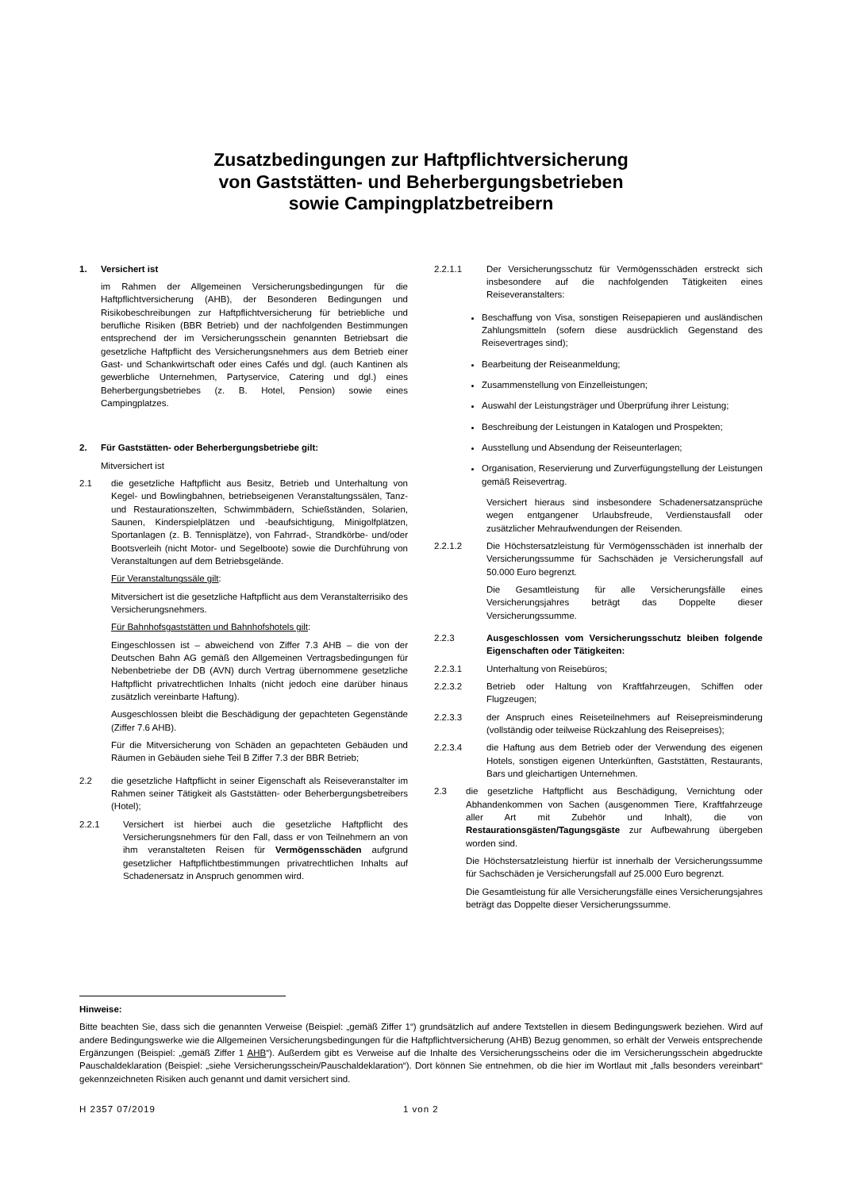Zusatzbedingungen zur Haftpflichtversicherung
von Gaststätten- und Beherbergungsbetrieben
sowie Campingplatzbetreibern
1. Versichert ist
im Rahmen der Allgemeinen Versicherungsbedingungen für die Haftpflichtversicherung (AHB), der Besonderen Bedingungen und Risikobeschreibungen zur Haftpflichtversicherung für betriebliche und berufliche Risiken (BBR Betrieb) und der nachfolgenden Bestimmungen entsprechend der im Versicherungsschein genannten Betriebsart die gesetzliche Haftpflicht des Versicherungsnehmers aus dem Betrieb einer Gast- und Schankwirtschaft oder eines Cafés und dgl. (auch Kantinen als gewerbliche Unternehmen, Partyservice, Catering und dgl.) eines Beherbergungsbetriebes (z. B. Hotel, Pension) sowie eines Campingplatzes.
2. Für Gaststätten- oder Beherbergungsbetriebe gilt:
Mitversichert ist
2.1 die gesetzliche Haftpflicht aus Besitz, Betrieb und Unterhaltung von Kegel- und Bowlingbahnen, betriebseigenen Veranstaltungssälen, Tanz- und Restaurationszelten, Schwimmbädern, Schießständen, Solarien, Saunen, Kinderspielplätzen und -beaufsichtigung, Minigolfplätzen, Sportanlagen (z. B. Tennisplätze), von Fahrrad-, Strandkörbe- und/oder Bootsverleih (nicht Motor- und Segelboote) sowie die Durchführung von Veranstaltungen auf dem Betriebsgelände.
Für Veranstaltungssäle gilt:
Mitversichert ist die gesetzliche Haftpflicht aus dem Veranstalterrisiko des Versicherungsnehmers.
Für Bahnhofsgaststätten und Bahnhofshotels gilt:
Eingeschlossen ist – abweichend von Ziffer 7.3 AHB – die von der Deutschen Bahn AG gemäß den Allgemeinen Vertragsbedingungen für Nebenbetriebe der DB (AVN) durch Vertrag übernommene gesetzliche Haftpflicht privatrechtlichen Inhalts (nicht jedoch eine darüber hinaus zusätzlich vereinbarte Haftung).
Ausgeschlossen bleibt die Beschädigung der gepachteten Gegenstände (Ziffer 7.6 AHB).
Für die Mitversicherung von Schäden an gepachteten Gebäuden und Räumen in Gebäuden siehe Teil B Ziffer 7.3 der BBR Betrieb;
2.2 die gesetzliche Haftpflicht in seiner Eigenschaft als Reiseveranstalter im Rahmen seiner Tätigkeit als Gaststätten- oder Beherbergungsbetreibers (Hotel);
2.2.1 Versichert ist hierbei auch die gesetzliche Haftpflicht des Versicherungsnehmers für den Fall, dass er von Teilnehmern an von ihm veranstalteten Reisen für Vermögensschäden aufgrund gesetzlicher Haftpflichtbestimmungen privatrechtlichen Inhalts auf Schadenersatz in Anspruch genommen wird.
2.2.1.1 Der Versicherungsschutz für Vermögensschäden erstreckt sich insbesondere auf die nachfolgenden Tätigkeiten eines Reiseveranstalters:
Beschaffung von Visa, sonstigen Reisepapieren und ausländischen Zahlungsmitteln (sofern diese ausdrücklich Gegenstand des Reisevertrages sind);
Bearbeitung der Reiseanmeldung;
Zusammenstellung von Einzelleistungen;
Auswahl der Leistungsträger und Überprüfung ihrer Leistung;
Beschreibung der Leistungen in Katalogen und Prospekten;
Ausstellung und Absendung der Reiseunterlagen;
Organisation, Reservierung und Zurverfügungstellung der Leistungen gemäß Reisevertrag.
Versichert hieraus sind insbesondere Schadenersatzansprüche wegen entgangener Urlaubsfreude, Verdienstausfall oder zusätzlicher Mehraufwendungen der Reisenden.
2.2.1.2 Die Höchstersatzleistung für Vermögensschäden ist innerhalb der Versicherungssumme für Sachschäden je Versicherungsfall auf 50.000 Euro begrenzt.
Die Gesamtleistung für alle Versicherungsfälle eines Versicherungsjahres beträgt das Doppelte dieser Versicherungssumme.
2.2.3 Ausgeschlossen vom Versicherungsschutz bleiben folgende Eigenschaften oder Tätigkeiten:
2.2.3.1 Unterhaltung von Reisebüros;
2.2.3.2 Betrieb oder Haltung von Kraftfahrzeugen, Schiffen oder Flugzeugen;
2.2.3.3 der Anspruch eines Reiseteilnehmers auf Reisepreisminderung (vollständig oder teilweise Rückzahlung des Reisepreises);
2.2.3.4 die Haftung aus dem Betrieb oder der Verwendung des eigenen Hotels, sonstigen eigenen Unterkünften, Gaststätten, Restaurants, Bars und gleichartigen Unternehmen.
2.3 die gesetzliche Haftpflicht aus Beschädigung, Vernichtung oder Abhandenkommen von Sachen (ausgenommen Tiere, Kraftfahrzeuge aller Art mit Zubehör und Inhalt), die von Restaurationsgästen/Tagungsgäste zur Aufbewahrung übergeben worden sind.
Die Höchstersatzleistung hierfür ist innerhalb der Versicherungssumme für Sachschäden je Versicherungsfall auf 25.000 Euro begrenzt.
Die Gesamtleistung für alle Versicherungsfälle eines Versicherungsjahres beträgt das Doppelte dieser Versicherungssumme.
Hinweise:
Bitte beachten Sie, dass sich die genannten Verweise (Beispiel: „gemäß Ziffer 1“) grundsätzlich auf andere Textstellen in diesem Bedingungswerk beziehen. Wird auf andere Bedingungswerke wie die Allgemeinen Versicherungsbedingungen für die Haftpflichtversicherung (AHB) Bezug genommen, so erhält der Verweis entsprechende Ergänzungen (Beispiel: „gemäß Ziffer 1 AHB“). Außerdem gibt es Verweise auf die Inhalte des Versicherungsscheins oder die im Versicherungsschein abgedruckte Pauschaldeklaration (Beispiel: „siehe Versicherungsschein/Pauschaldeklaration“). Dort können Sie entnehmen, ob die hier im Wortlaut mit „falls besonders vereinbart“ gekennzeichneten Risiken auch genannt und damit versichert sind.
H 2357 07/2019 1 von 2